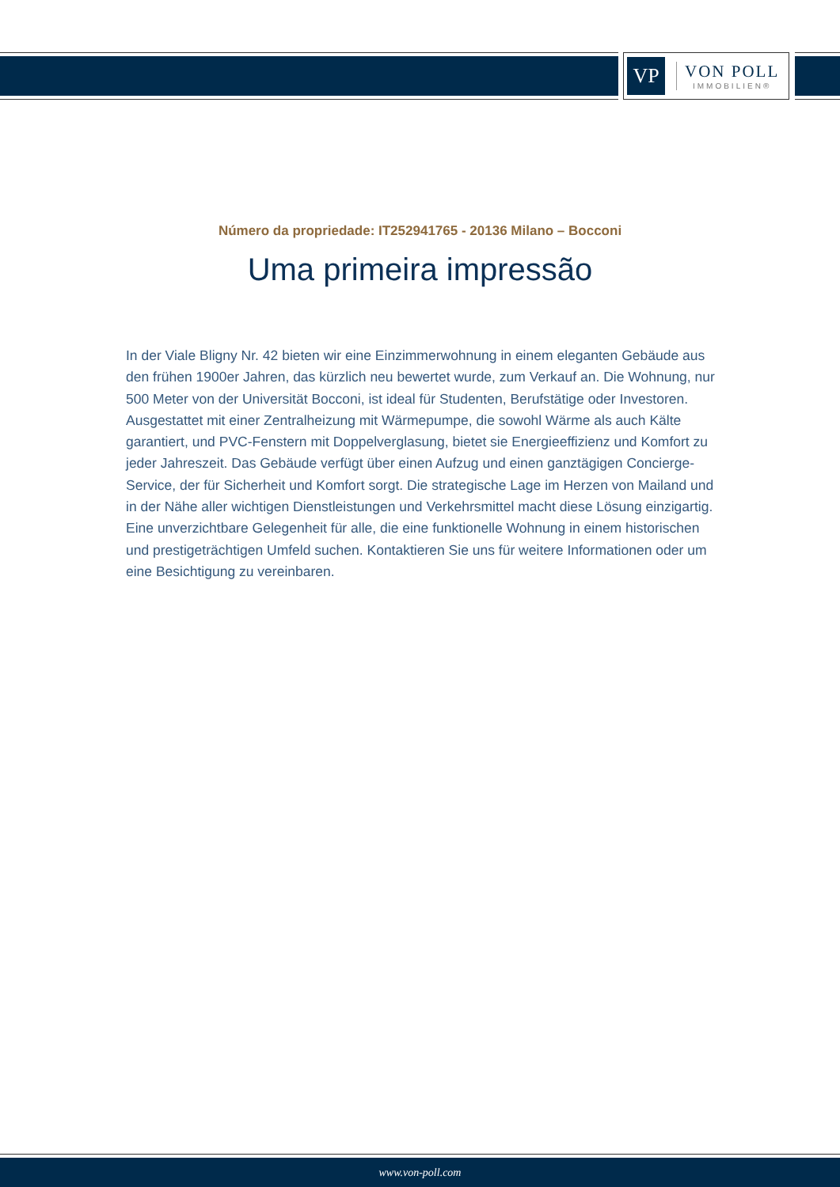VP
VON POLL
IMMOBILIEN®
Número da propriedade: IT252941765 - 20136 Milano – Bocconi
Uma primeira impressão
In der Viale Bligny Nr. 42 bieten wir eine Einzimmerwohnung in einem eleganten Gebäude aus den frühen 1900er Jahren, das kürzlich neu bewertet wurde, zum Verkauf an. Die Wohnung, nur 500 Meter von der Universität Bocconi, ist ideal für Studenten, Berufstätige oder Investoren. Ausgestattet mit einer Zentralheizung mit Wärmepumpe, die sowohl Wärme als auch Kälte garantiert, und PVC-Fenstern mit Doppelverglasung, bietet sie Energieeffizienz und Komfort zu jeder Jahreszeit. Das Gebäude verfügt über einen Aufzug und einen ganztägigen Concierge-Service, der für Sicherheit und Komfort sorgt. Die strategische Lage im Herzen von Mailand und in der Nähe aller wichtigen Dienstleistungen und Verkehrsmittel macht diese Lösung einzigartig. Eine unverzichtbare Gelegenheit für alle, die eine funktionelle Wohnung in einem historischen und prestigeträchtigen Umfeld suchen. Kontaktieren Sie uns für weitere Informationen oder um eine Besichtigung zu vereinbaren.
www.von-poll.com